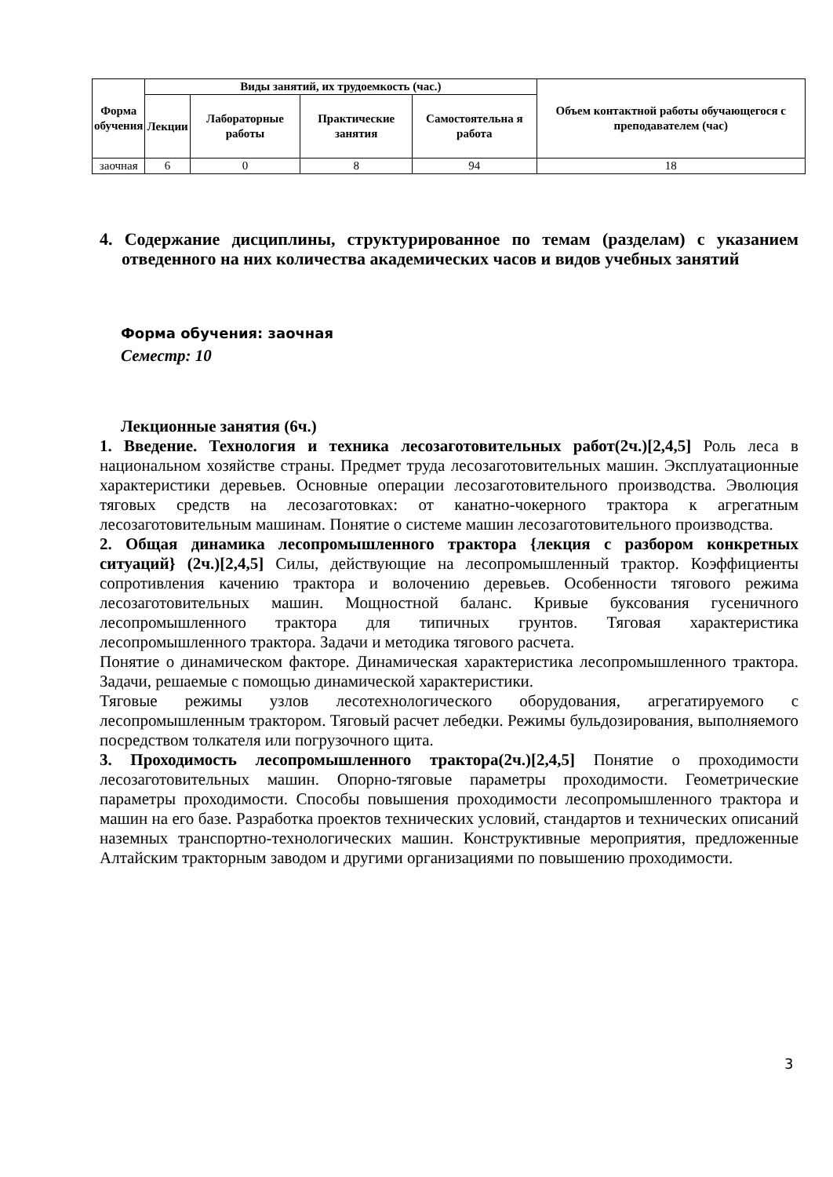| Форма обучения | Виды занятий, их трудоемкость (час.) | | | | Объем контактной работы обучающегося с преподавателем (час) |
| --- | --- | --- | --- | --- | --- |
| | Лекции | Лабораторные работы | Практические занятия | Самостоятельна я работа | |
| заочная | 6 | 0 | 8 | 94 | 18 |
4. Содержание дисциплины, структурированное по темам (разделам) с указанием отведенного на них количества академических часов и видов учебных занятий
Форма обучения: заочная
Семестр: 10
Лекционные занятия (6ч.)
1. Введение. Технология и техника лесозаготовительных работ(2ч.)[2,4,5] Роль леса в национальном хозяйстве страны. Предмет труда лесозаготовительных машин. Эксплуатационные характеристики деревьев. Основные операции лесозаготовительного производства. Эволюция тяговых средств на лесозаготовках: от канатно-чокерного трактора к агрегатным лесозаготовительным машинам. Понятие о системе машин лесозаготовительного производства.
2. Общая динамика лесопромышленного трактора {лекция с разбором конкретных ситуаций} (2ч.)[2,4,5] Силы, действующие на лесопромышленный трактор. Коэффициенты сопротивления качению трактора и волочению деревьев. Особенности тягового режима лесозаготовительных машин. Мощностной баланс. Кривые буксования гусеничного лесопромышленного трактора для типичных грунтов. Тяговая характеристика лесопромышленного трактора. Задачи и методика тягового расчета.
Понятие о динамическом факторе. Динамическая характеристика лесопромышленного трактора. Задачи, решаемые с помощью динамической характеристики.
Тяговые режимы узлов лесотехнологического оборудования, агрегатируемого с лесопромышленным трактором. Тяговый расчет лебедки. Режимы бульдозирования, выполняемого посредством толкателя или погрузочного щита.
3. Проходимость лесопромышленного трактора(2ч.)[2,4,5] Понятие о проходимости лесозаготовительных машин. Опорно-тяговые параметры проходимости. Геометрические параметры проходимости. Способы повышения проходимости лесопромышленного трактора и машин на его базе. Разработка проектов технических условий, стандартов и технических описаний наземных транспортно-технологических машин. Конструктивные мероприятия, предложенные Алтайским тракторным заводом и другими организациями по повышению проходимости.
3